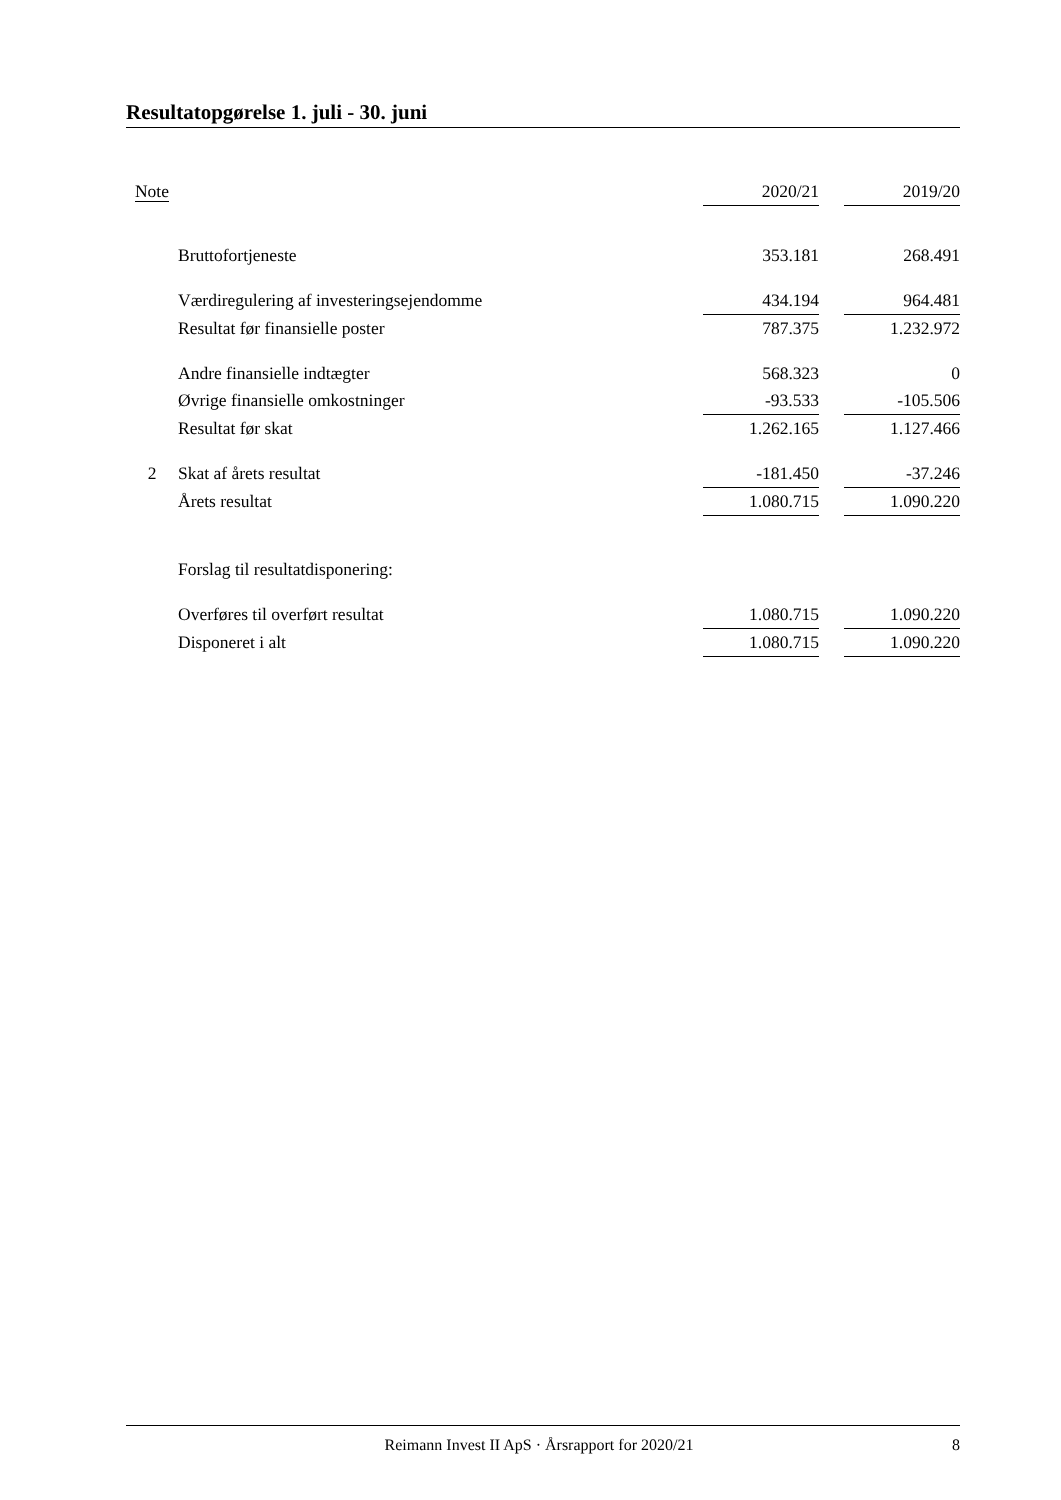Resultatopgørelse 1. juli - 30. juni
| Note | | 2020/21 | | 2019/20 |
| --- | --- | --- | --- | --- |
| | Bruttofortjeneste | 353.181 | | 268.491 |
| | Værdiregulering af investeringsejendomme | 434.194 | | 964.481 |
| | Resultat før finansielle poster | 787.375 | | 1.232.972 |
| | Andre finansielle indtægter | 568.323 | | 0 |
| | Øvrige finansielle omkostninger | -93.533 | | -105.506 |
| | Resultat før skat | 1.262.165 | | 1.127.466 |
| 2 | Skat af årets resultat | -181.450 | | -37.246 |
| | Årets resultat | 1.080.715 | | 1.090.220 |
| | Forslag til resultatdisponering: | | | |
| | Overføres til overført resultat | 1.080.715 | | 1.090.220 |
| | Disponeret i alt | 1.080.715 | | 1.090.220 |
Reimann Invest II ApS · Årsrapport for 2020/21 8